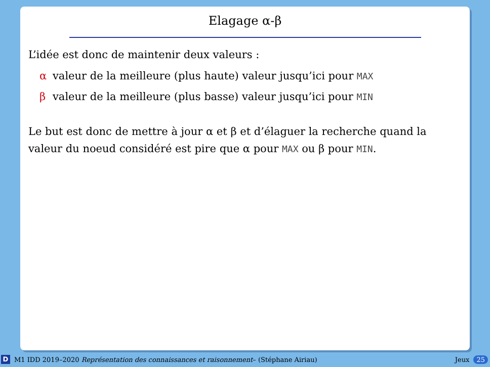Elagage α-β
L’idée est donc de maintenir deux valeurs :
α valeur de la meilleure (plus haute) valeur jusqu’ici pour MAX
β valeur de la meilleure (plus basse) valeur jusqu’ici pour MIN
Le but est donc de mettre à jour α et β et d’élaguer la recherche quand la valeur du noeud considéré est pire que α pour MAX ou β pour MIN.
D M1 IDD 2019–2020 Représentation des connaissances et raisonnement– (Stéphane Airiau) Jeux 25